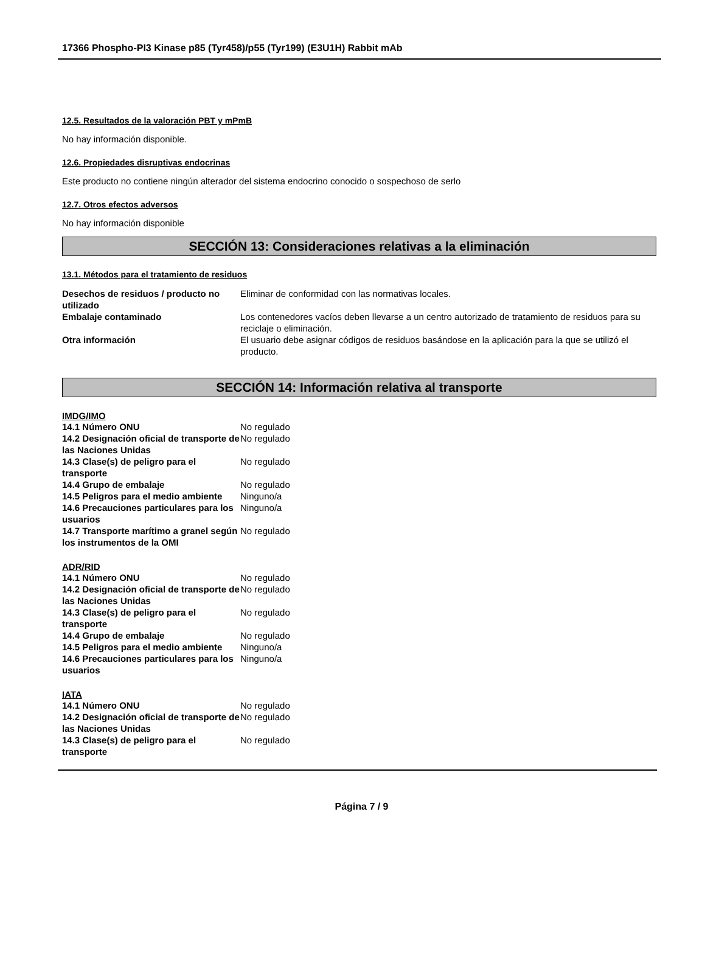17366 Phospho-PI3 Kinase p85 (Tyr458)/p55 (Tyr199) (E3U1H) Rabbit mAb
12.5. Resultados de la valoración PBT y mPmB
No hay información disponible.
12.6. Propiedades disruptivas endocrinas
Este producto no contiene ningún alterador del sistema endocrino conocido o sospechoso de serlo
12.7. Otros efectos adversos
No hay información disponible
SECCIÓN 13: Consideraciones relativas a la eliminación
13.1. Métodos para el tratamiento de residuos
| Desechos de residuos / producto no utilizado | Eliminar de conformidad con las normativas locales. |
| Embalaje contaminado | Los contenedores vacíos deben llevarse a un centro autorizado de tratamiento de residuos para su reciclaje o eliminación. |
| Otra información | El usuario debe asignar códigos de residuos basándose en la aplicación para la que se utilizó el producto. |
SECCIÓN 14: Información relativa al transporte
IMDG/IMO
| 14.1 Número ONU | No regulado |
| 14.2 Designación oficial de transporte de las Naciones Unidas | No regulado |
| 14.3 Clase(s) de peligro para el transporte | No regulado |
| 14.4 Grupo de embalaje | No regulado |
| 14.5 Peligros para el medio ambiente | Ninguno/a |
| 14.6 Precauciones particulares para los usuarios | Ninguno/a |
| 14.7 Transporte marítimo a granel según los instrumentos de la OMI | No regulado |
ADR/RID
| 14.1 Número ONU | No regulado |
| 14.2 Designación oficial de transporte de las Naciones Unidas | No regulado |
| 14.3 Clase(s) de peligro para el transporte | No regulado |
| 14.4 Grupo de embalaje | No regulado |
| 14.5 Peligros para el medio ambiente | Ninguno/a |
| 14.6 Precauciones particulares para los usuarios | Ninguno/a |
IATA
| 14.1 Número ONU | No regulado |
| 14.2 Designación oficial de transporte de las Naciones Unidas | No regulado |
| 14.3 Clase(s) de peligro para el transporte | No regulado |
Página 7 / 9